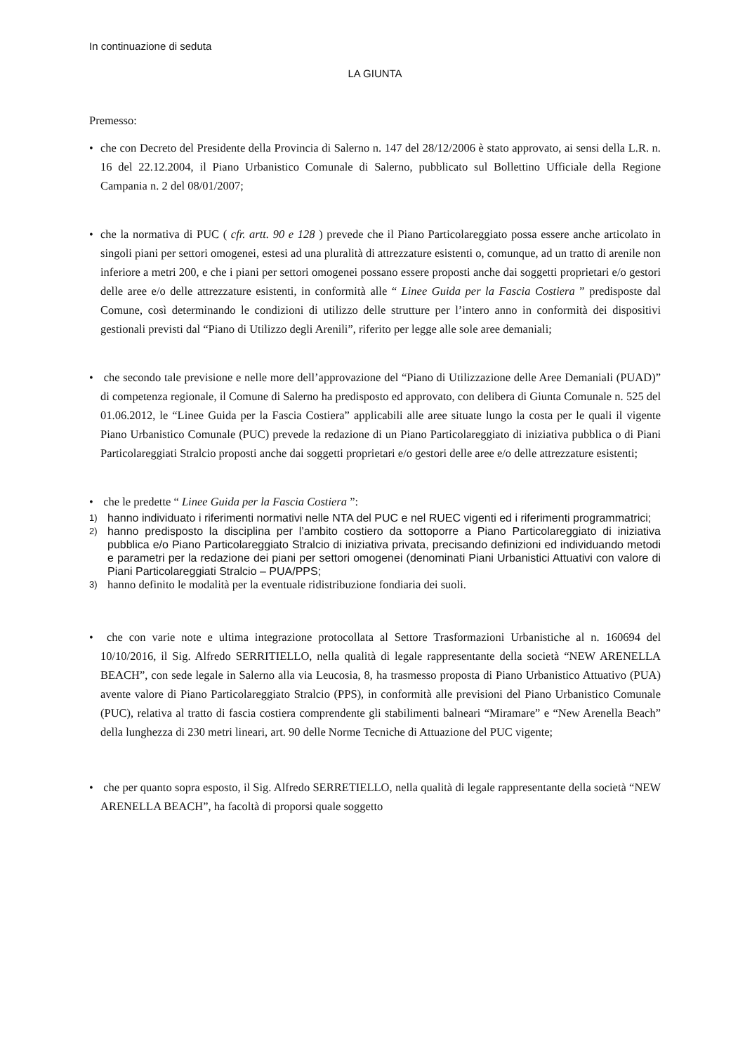In continuazione di seduta
LA GIUNTA
Premesso:
• che con Decreto del Presidente della Provincia di Salerno n. 147 del 28/12/2006 è stato approvato, ai sensi della L.R. n. 16 del 22.12.2004, il Piano Urbanistico Comunale di Salerno, pubblicato sul Bollettino Ufficiale della Regione Campania n. 2 del 08/01/2007;
• che la normativa di PUC ( cfr. artt. 90 e 128 ) prevede che il Piano Particolareggiato possa essere anche articolato in singoli piani per settori omogenei, estesi ad una pluralità di attrezzature esistenti o, comunque, ad un tratto di arenile non inferiore a metri 200, e che i piani per settori omogenei possano essere proposti anche dai soggetti proprietari e/o gestori delle aree e/o delle attrezzature esistenti, in conformità alle “ Linee Guida per la Fascia Costiera ” predisposte dal Comune, così determinando le condizioni di utilizzo delle strutture per l’intero anno in conformità dei dispositivi gestionali previsti dal “Piano di Utilizzo degli Arenili”, riferito per legge alle sole aree demaniali;
• che secondo tale previsione e nelle more dell’approvazione del “Piano di Utilizzazione delle Aree Demaniali (PUAD)” di competenza regionale, il Comune di Salerno ha predisposto ed approvato, con delibera di Giunta Comunale n. 525 del 01.06.2012, le “Linee Guida per la Fascia Costiera” applicabili alle aree situate lungo la costa per le quali il vigente Piano Urbanistico Comunale (PUC) prevede la redazione di un Piano Particolareggiato di iniziativa pubblica o di Piani Particolareggiati Stralcio proposti anche dai soggetti proprietari e/o gestori delle aree e/o delle attrezzature esistenti;
• che le predette “ Linee Guida per la Fascia Costiera ”:
1)
hanno individuato i riferimenti normativi nelle NTA del PUC e nel RUEC vigenti ed i riferimenti programmatrici;
2)
hanno predisposto la disciplina per l’ambito costiero da sottoporre a Piano Particolareggiato di iniziativa pubblica e/o Piano Particolareggiato Stralcio di iniziativa privata, precisando definizioni ed individuando metodi e parametri per la redazione dei piani per settori omogenei (denominati Piani Urbanistici Attuativi con valore di Piani Particolareggiati Stralcio – PUA/PPS;
3)
hanno definito le modalità per la eventuale ridistribuzione fondiaria dei suoli.
• che con varie note e ultima integrazione protocollata al Settore Trasformazioni Urbanistiche al n. 160694 del 10/10/2016, il Sig. Alfredo SERRITIELLO, nella qualità di legale rappresentante della società “NEW ARENELLA BEACH”, con sede legale in Salerno alla via Leucosia, 8, ha trasmesso proposta di Piano Urbanistico Attuativo (PUA) avente valore di Piano Particolareggiato Stralcio (PPS), in conformità alle previsioni del Piano Urbanistico Comunale (PUC), relativa al tratto di fascia costiera comprendente gli stabilimenti balneari “Miramare” e “New Arenella Beach” della lunghezza di 230 metri lineari, art. 90 delle Norme Tecniche di Attuazione del PUC vigente;
• che per quanto sopra esposto, il Sig. Alfredo SERRETIELLO, nella qualità di legale rappresentante della società “NEW ARENELLA BEACH”, ha facoltà di proporsi quale soggetto